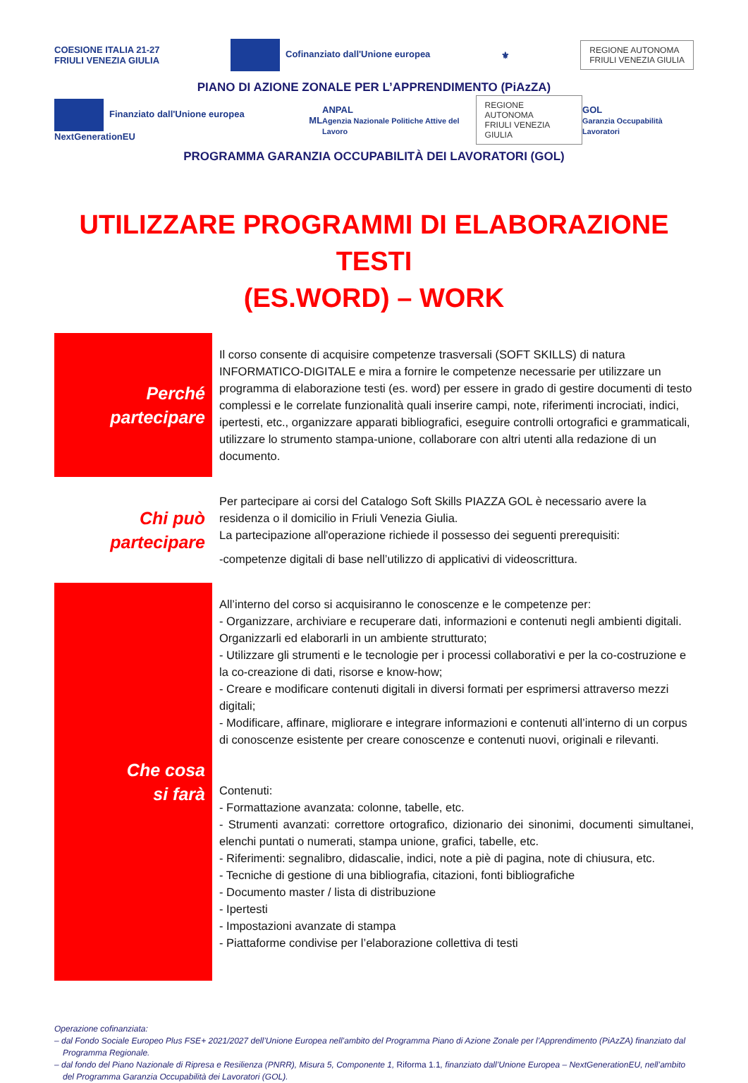COESIONE ITALIA 21-27
FRIULI VENEZIA GIULIA Cofinanziato dall'Unione europea ⚜ REGIONE AUTONOMA
FRIULI VENEZIA GIULIA
PIANO DI AZIONE ZONALE PER L’APPRENDIMENTO (PiAzZA)
Finanziato dall'Unione europea NextGenerationEU ML ANPAL
Agenzia Nazionale Politiche Attive del Lavoro REGIONE AUTONOMA
FRIULI VENEZIA GIULIA GOL
Garanzia Occupabilità Lavoratori
PROGRAMMA GARANZIA OCCUPABILITÀ DEI LAVORATORI (GOL)
UTILIZZARE PROGRAMMI DI ELABORAZIONE TESTI
(ES.WORD) – WORK
| Perché partecipare | Il corso consente di acquisire competenze trasversali (SOFT SKILLS) di natura INFORMATICO-DIGITALE e mira a fornire le competenze necessarie per utilizzare un programma di elaborazione testi (es. word) per essere in grado di gestire documenti di testo complessi e le correlate funzionalità quali inserire campi, note, riferimenti incrociati, indici, ipertesti, etc., organizzare apparati bibliografici, eseguire controlli ortografici e grammaticali, utilizzare lo strumento stampa-unione, collaborare con altri utenti alla redazione di un documento. |
| Chi può partecipare | Per partecipare ai corsi del Catalogo Soft Skills PIAZZA GOL è necessario avere la residenza o il domicilio in Friuli Venezia Giulia. La partecipazione all'operazione richiede il possesso dei seguenti prerequisiti: -competenze digitali di base nell’utilizzo di applicativi di videoscrittura. |
| Che cosa si farà | All’interno del corso si acquisiranno le conoscenze e le competenze per: - Organizzare, archiviare e recuperare dati, informazioni e contenuti negli ambienti digitali. Organizzarli ed elaborarli in un ambiente strutturato; - Utilizzare gli strumenti e le tecnologie per i processi collaborativi e per la co-costruzione e la co-creazione di dati, risorse e know-how; - Creare e modificare contenuti digitali in diversi formati per esprimersi attraverso mezzi digitali; - Modificare, affinare, migliorare e integrare informazioni e contenuti all’interno di un corpus di conoscenze esistente per creare conoscenze e contenuti nuovi, originali e rilevanti. Contenuti: - Formattazione avanzata: colonne, tabelle, etc. - Strumenti avanzati: correttore ortografico, dizionario dei sinonimi, documenti simultanei, elenchi puntati o numerati, stampa unione, grafici, tabelle, etc. - Riferimenti: segnalibro, didascalie, indici, note a piè di pagina, note di chiusura, etc. - Tecniche di gestione di una bibliografia, citazioni, fonti bibliografiche - Documento master / lista di distribuzione - Ipertesti - Impostazioni avanzate di stampa - Piattaforme condivise per l’elaborazione collettiva di testi |
Operazione cofinanziata:
– dal Fondo Sociale Europeo Plus FSE+ 2021/2027 dell’Unione Europea nell’ambito del Programma Piano di Azione Zonale per l’Apprendimento (PiAzZA) finanziato dal Programma Regionale.
– dal fondo del Piano Nazionale di Ripresa e Resilienza (PNRR), Misura 5, Componente 1, Riforma 1.1, finanziato dall’Unione Europea – NextGenerationEU, nell’ambito del Programma Garanzia Occupabilità dei Lavoratori (GOL).